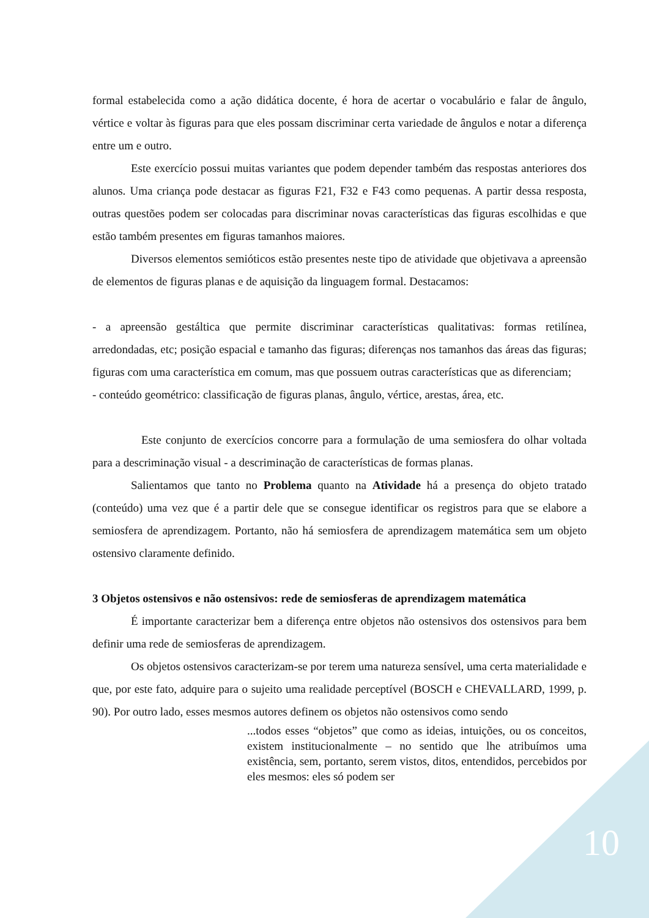formal estabelecida como a ação didática docente, é hora de acertar o vocabulário e falar de ângulo, vértice e voltar às figuras para que eles possam discriminar certa variedade de ângulos e notar a diferença entre um e outro.
Este exercício possui muitas variantes que podem depender também das respostas anteriores dos alunos. Uma criança pode destacar as figuras F21, F32 e F43 como pequenas. A partir dessa resposta, outras questões podem ser colocadas para discriminar novas características das figuras escolhidas e que estão também presentes em figuras tamanhos maiores.
Diversos elementos semióticos estão presentes neste tipo de atividade que objetivava a apreensão de elementos de figuras planas e de aquisição da linguagem formal. Destacamos:
- a apreensão gestáltica que permite discriminar características qualitativas: formas retilínea, arredondadas, etc; posição espacial e tamanho das figuras; diferenças nos tamanhos das áreas das figuras; figuras com uma característica em comum, mas que possuem outras características que as diferenciam;
- conteúdo geométrico: classificação de figuras planas, ângulo, vértice, arestas, área, etc.
Este conjunto de exercícios concorre para a formulação de uma semiosfera do olhar voltada para a descriminação visual - a descriminação de características de formas planas.
Salientamos que tanto no Problema quanto na Atividade há a presença do objeto tratado (conteúdo) uma vez que é a partir dele que se consegue identificar os registros para que se elabore a semiosfera de aprendizagem. Portanto, não há semiosfera de aprendizagem matemática sem um objeto ostensivo claramente definido.
3 Objetos ostensivos e não ostensivos: rede de semiosferas de aprendizagem matemática
É importante caracterizar bem a diferença entre objetos não ostensivos dos ostensivos para bem definir uma rede de semiosferas de aprendizagem.
Os objetos ostensivos caracterizam-se por terem uma natureza sensível, uma certa materialidade e que, por este fato, adquire para o sujeito uma realidade perceptível (BOSCH e CHEVALLARD, 1999, p. 90). Por outro lado, esses mesmos autores definem os objetos não ostensivos como sendo
...todos esses “objetos” que como as ideias, intuições, ou os conceitos, existem institucionalmente – no sentido que lhe atribuímos uma existência, sem, portanto, serem vistos, ditos, entendidos, percebidos por eles mesmos: eles só podem ser
10